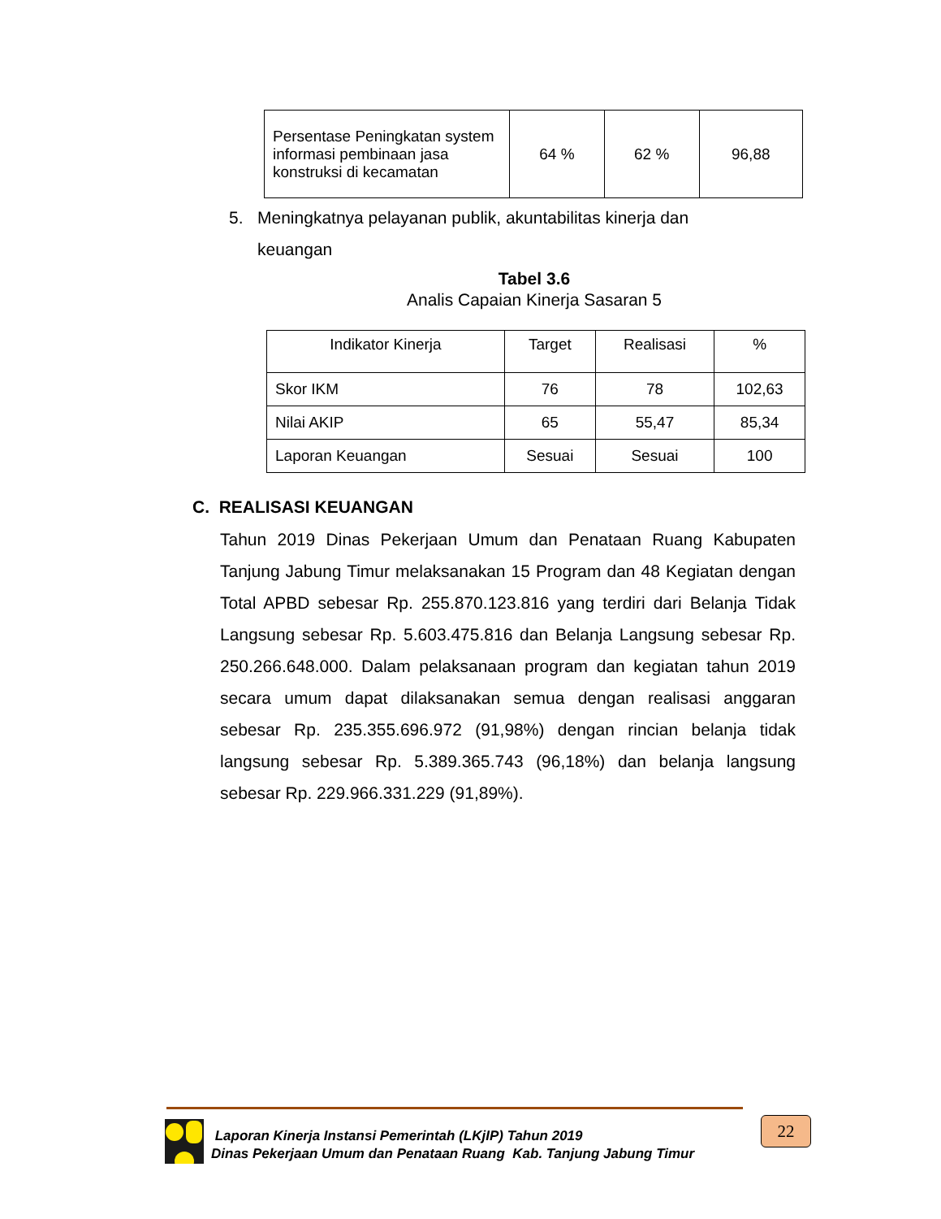| Persentase Peningkatan system informasi pembinaan jasa konstruksi di kecamatan | 64 % | 62 % | 96,88 |
5. Meningkatnya pelayanan publik, akuntabilitas kinerja dan
keuangan
Tabel 3.6
Analis Capaian Kinerja Sasaran 5
| Indikator Kinerja | Target | Realisasi | % |
| --- | --- | --- | --- |
| Skor IKM | 76 | 78 | 102,63 |
| Nilai AKIP | 65 | 55,47 | 85,34 |
| Laporan Keuangan | Sesuai | Sesuai | 100 |
C. REALISASI KEUANGAN
Tahun 2019 Dinas Pekerjaan Umum dan Penataan Ruang Kabupaten Tanjung Jabung Timur melaksanakan 15 Program dan 48 Kegiatan dengan Total APBD sebesar Rp. 255.870.123.816 yang terdiri dari Belanja Tidak Langsung sebesar Rp. 5.603.475.816 dan Belanja Langsung sebesar Rp. 250.266.648.000. Dalam pelaksanaan program dan kegiatan tahun 2019 secara umum dapat dilaksanakan semua dengan realisasi anggaran sebesar Rp. 235.355.696.972 (91,98%) dengan rincian belanja tidak langsung sebesar Rp. 5.389.365.743 (96,18%) dan belanja langsung sebesar Rp. 229.966.331.229 (91,89%).
Laporan Kinerja Instansi Pemerintah (LKjIP) Tahun 2019
Dinas Pekerjaan Umum dan Penataan Ruang Kab. Tanjung Jabung Timur
22